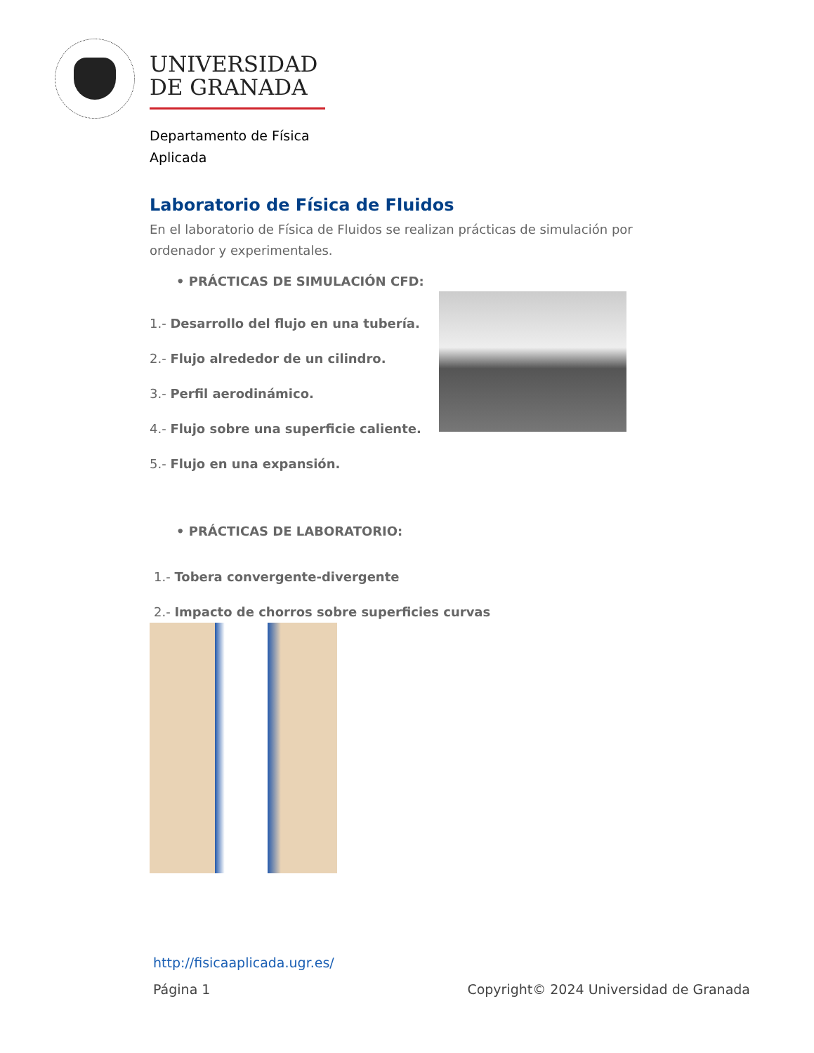UNIVERSIDAD
DE GRANADA
Departamento de Física
Aplicada
Laboratorio de Física de Fluidos
En el laboratorio de Física de Fluidos se realizan prácticas de simulación por ordenador y experimentales.
• PRÁCTICAS DE SIMULACIÓN CFD:
1.- Desarrollo del flujo en una tubería.
2.- Flujo alrededor de un cilindro.
3.- Perfil aerodinámico.
4.- Flujo sobre una superficie caliente.
5.- Flujo en una expansión.
• PRÁCTICAS DE LABORATORIO:
1.- Tobera convergente-divergente
2.- Impacto de chorros sobre superficies curvas
http://fisicaaplicada.ugr.es/
Página 1 Copyright© 2024 Universidad de Granada